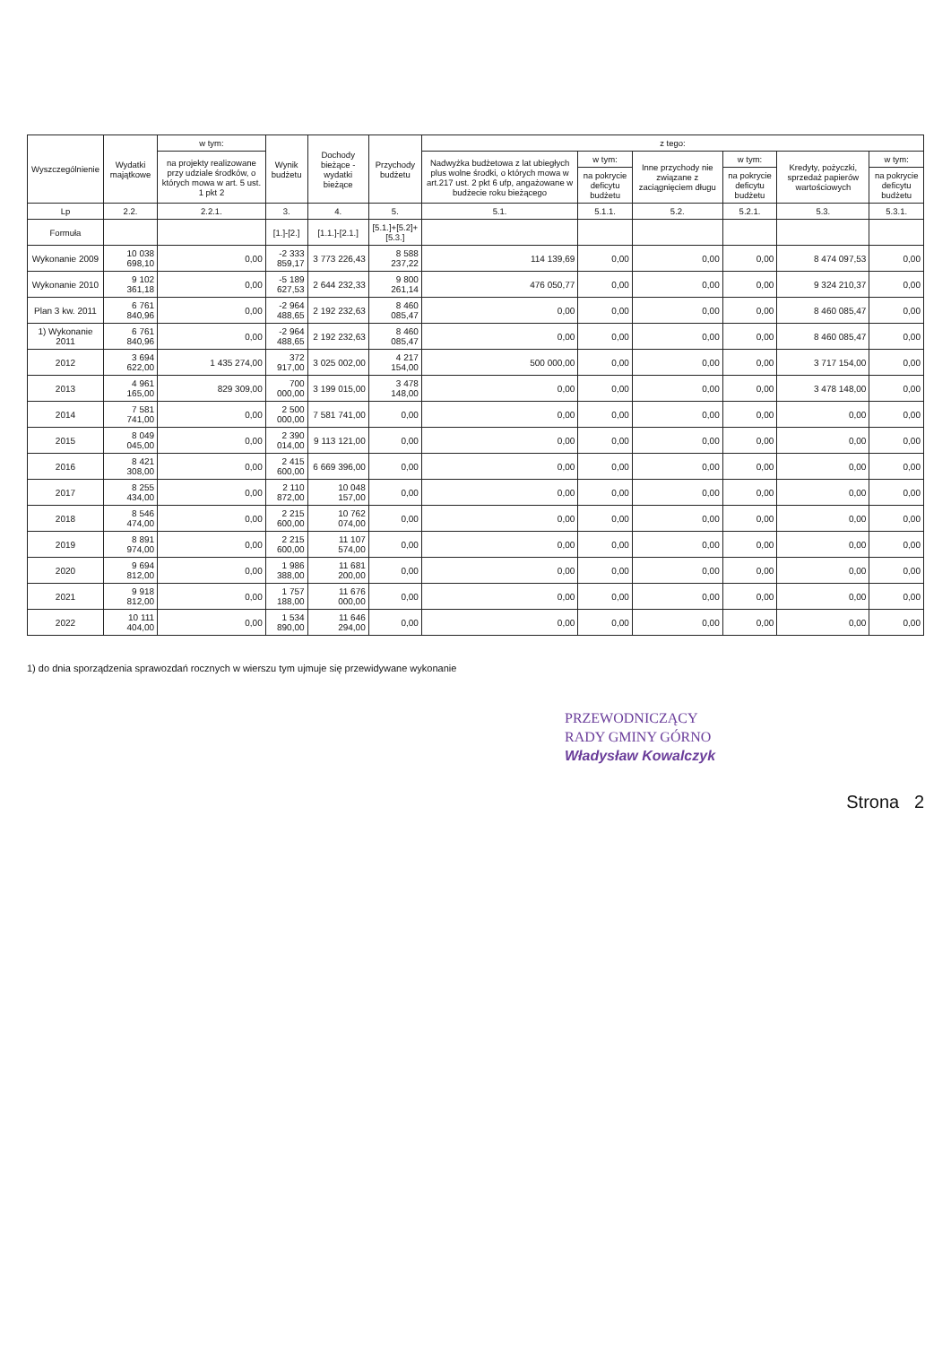| Wyszczególnienie | Wydatki majątkowe | w tym: | Wynik budżetu | Dochody bieżące - wydatki bieżące | Przychody budżetu | z tego: | | | | | |
| --- | --- | --- | --- | --- | --- | --- | --- | --- | --- | --- | --- |
| | | na projekty realizowane przy udziale środków, o których mowa w art. 5 ust. 1 pkt 2 | | | | Nadwyżka budżetowa z lat ubiegłych plus wolne środki, o których mowa w art.217 ust. 2 pkt 6 ufp, angażowane w budżecie roku bieżącego | w tym: | Inne przychody nie związane z zaciągnięciem długu | w tym: | Kredyty, pożyczki, sprzedaż papierów wartościowych | w tym: |
| | | | | | | | na pokrycie deficytu budżetu | | na pokrycie deficytu budżetu | | na pokrycie deficytu budżetu |
| Lp | 2.2. | 2.2.1. | 3. | 4. | 5. | 5.1. | 5.1.1. | 5.2. | 5.2.1. | 5.3. | 5.3.1. |
| Formuła | | | [1.]-[2.] | [1.1.]-[2.1.] | [5.1.]+[5.2]+[5.3.] | | | | | | |
| Wykonanie 2009 | 10 038 698,10 | 0,00 | -2 333 859,17 | 3 773 226,43 | 8 588 237,22 | 114 139,69 | 0,00 | 0,00 | 0,00 | 8 474 097,53 | 0,00 |
| Wykonanie 2010 | 9 102 361,18 | 0,00 | -5 189 627,53 | 2 644 232,33 | 9 800 261,14 | 476 050,77 | 0,00 | 0,00 | 0,00 | 9 324 210,37 | 0,00 |
| Plan 3 kw. 2011 | 6 761 840,96 | 0,00 | -2 964 488,65 | 2 192 232,63 | 8 460 085,47 | 0,00 | 0,00 | 0,00 | 0,00 | 8 460 085,47 | 0,00 |
| 1) Wykonanie 2011 | 6 761 840,96 | 0,00 | -2 964 488,65 | 2 192 232,63 | 8 460 085,47 | 0,00 | 0,00 | 0,00 | 0,00 | 8 460 085,47 | 0,00 |
| 2012 | 3 694 622,00 | 1 435 274,00 | 372 917,00 | 3 025 002,00 | 4 217 154,00 | 500 000,00 | 0,00 | 0,00 | 0,00 | 3 717 154,00 | 0,00 |
| 2013 | 4 961 165,00 | 829 309,00 | 700 000,00 | 3 199 015,00 | 3 478 148,00 | 0,00 | 0,00 | 0,00 | 0,00 | 3 478 148,00 | 0,00 |
| 2014 | 7 581 741,00 | 0,00 | 2 500 000,00 | 7 581 741,00 | 0,00 | 0,00 | 0,00 | 0,00 | 0,00 | 0,00 | 0,00 |
| 2015 | 8 049 045,00 | 0,00 | 2 390 014,00 | 9 113 121,00 | 0,00 | 0,00 | 0,00 | 0,00 | 0,00 | 0,00 | 0,00 |
| 2016 | 8 421 308,00 | 0,00 | 2 415 600,00 | 6 669 396,00 | 0,00 | 0,00 | 0,00 | 0,00 | 0,00 | 0,00 | 0,00 |
| 2017 | 8 255 434,00 | 0,00 | 2 110 872,00 | 10 048 157,00 | 0,00 | 0,00 | 0,00 | 0,00 | 0,00 | 0,00 | 0,00 |
| 2018 | 8 546 474,00 | 0,00 | 2 215 600,00 | 10 762 074,00 | 0,00 | 0,00 | 0,00 | 0,00 | 0,00 | 0,00 | 0,00 |
| 2019 | 8 891 974,00 | 0,00 | 2 215 600,00 | 11 107 574,00 | 0,00 | 0,00 | 0,00 | 0,00 | 0,00 | 0,00 | 0,00 |
| 2020 | 9 694 812,00 | 0,00 | 1 986 388,00 | 11 681 200,00 | 0,00 | 0,00 | 0,00 | 0,00 | 0,00 | 0,00 | 0,00 |
| 2021 | 9 918 812,00 | 0,00 | 1 757 188,00 | 11 676 000,00 | 0,00 | 0,00 | 0,00 | 0,00 | 0,00 | 0,00 | 0,00 |
| 2022 | 10 111 404,00 | 0,00 | 1 534 890,00 | 11 646 294,00 | 0,00 | 0,00 | 0,00 | 0,00 | 0,00 | 0,00 | 0,00 |
1) do dnia sporządzenia sprawozdań rocznych w wierszu tym ujmuje się przewidywane wykonanie
PRZEWODNICZĄCY
RADY GMINY GÓRNO
Władysław Kowalczyk
Strona 2